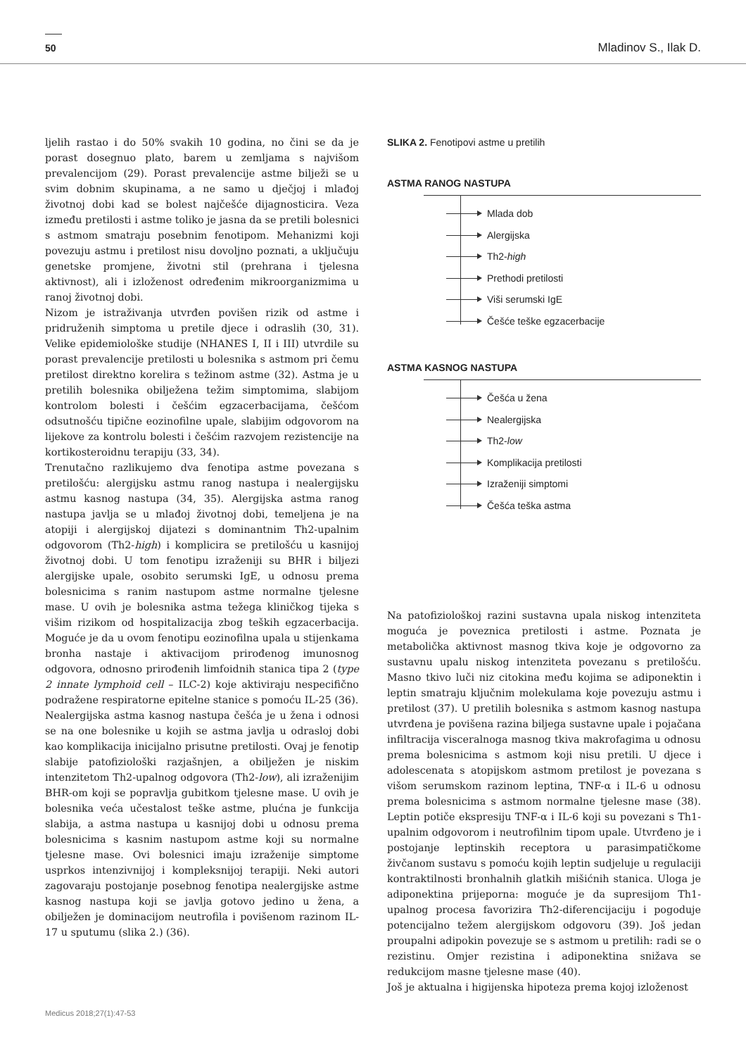50 Mladinov S., Ilak D.
ljelih rastao i do 50% svakih 10 godina, no čini se da je porast dosegnuo plato, barem u zemljama s najvišom prevalencijom (29). Porast prevalencije astme bilježi se u svim dobnim skupinama, a ne samo u dječjoj i mlađoj životnoj dobi kad se bolest najčešće dijagnosticira. Veza između pretilosti i astme toliko je jasna da se pretili bolesnici s astmom smatraju posebnim fenotipom. Mehanizmi koji povezuju astmu i pretilost nisu dovoljno poznati, a uključuju genetske promjene, životni stil (prehrana i tjelesna aktivnost), ali i izloženost određenim mikroorganizmima u ranoj životnoj dobi.
Nizom je istraživanja utvrđen povišen rizik od astme i pridruženih simptoma u pretile djece i odraslih (30, 31). Velike epidemiološke studije (NHANES I, II i III) utvrdile su porast prevalencije pretilosti u bolesnika s astmom pri čemu pretilost direktno korelira s težinom astme (32). Astma je u pretilih bolesnika obilježena težim simptomima, slabijom kontrolom bolesti i češćim egzacerbacijama, češćom odsutnošću tipične eozinofilne upale, slabijim odgovorom na lijekove za kontrolu bolesti i češćim razvojem rezistencije na kortikosteroidnu terapiju (33, 34).
Trenutačno razlikujemo dva fenotipa astme povezana s pretilošću: alergijsku astmu ranog nastupa i nealergijsku astmu kasnog nastupa (34, 35). Alergijska astma ranog nastupa javlja se u mlađoj životnoj dobi, temeljena je na atopiji i alergijskoj dijatezi s dominantnim Th2-upalnim odgovorom (Th2-high) i komplicira se pretilošću u kasnijoj životnoj dobi. U tom fenotipu izraženiji su BHR i biljezi alergijske upale, osobito serumski IgE, u odnosu prema bolesnicima s ranim nastupom astme normalne tjelesne mase. U ovih je bolesnika astma težega kliničkog tijeka s višim rizikom od hospitalizacija zbog teških egzacerbacija. Moguće je da u ovom fenotipu eozinofilna upala u stijenkama bronha nastaje i aktivacijom prirođenog imunosnog odgovora, odnosno prirođenih limfoidnih stanica tipa 2 (type 2 innate lymphoid cell – ILC-2) koje aktiviraju nespecifično podražene respiratorne epitelne stanice s pomoću IL-25 (36).
Nealergijska astma kasnog nastupa češća je u žena i odnosi se na one bolesnike u kojih se astma javlja u odrasloj dobi kao komplikacija inicijalno prisutne pretilosti. Ovaj je fenotip slabije patofiziološki razjašnjen, a obilježen je niskim intenzitetom Th2-upalnog odgovora (Th2-low), ali izraženijim BHR-om koji se popravlja gubitkom tjelesne mase. U ovih je bolesnika veća učestalost teške astme, plućna je funkcija slabija, a astma nastupa u kasnijoj dobi u odnosu prema bolesnicima s kasnim nastupom astme koji su normalne tjelesne mase. Ovi bolesnici imaju izraženije simptome usprkos intenzivnijoj i kompleksnijoj terapiji. Neki autori zagovaraju postojanje posebnog fenotipa nealergijske astme kasnog nastupa koji se javlja gotovo jedino u žena, a obilježen je dominacijom neutrofila i povišenom razinom IL-17 u sputumu (slika 2.) (36).
SLIKA 2. Fenotipovi astme u pretilih
ASTMA RANOG NASTUPA
Mlada dob
Alergijska
Th2-high
Prethodi pretilosti
Viši serumski IgE
Češće teške egzacerbacije
ASTMA KASNOG NASTUPA
Češća u žena
Nealergijska
Th2-low
Komplikacija pretilosti
Izraženiji simptomi
Češća teška astma
Na patofiziološkoj razini sustavna upala niskog intenziteta moguća je poveznica pretilosti i astme. Poznata je metabolička aktivnost masnog tkiva koje je odgovorno za sustavnu upalu niskog intenziteta povezanu s pretilošću. Masno tkivo luči niz citokina među kojima se adiponektin i leptin smatraju ključnim molekulama koje povezuju astmu i pretilost (37). U pretilih bolesnika s astmom kasnog nastupa utvrđena je povišena razina biljega sustavne upale i pojačana infiltracija visceralnoga masnog tkiva makrofagima u odnosu prema bolesnicima s astmom koji nisu pretili. U djece i adolescenata s atopijskom astmom pretilost je povezana s višom serumskom razinom leptina, TNF-α i IL-6 u odnosu prema bolesnicima s astmom normalne tjelesne mase (38). Leptin potiče ekspresiju TNF-α i IL-6 koji su povezani s Th1-upalnim odgovorom i neutrofilnim tipom upale. Utvrđeno je i postojanje leptinskih receptora u parasimpatičkome živčanom sustavu s pomoću kojih leptin sudjeluje u regulaciji kontraktilnosti bronhalnih glatkih mišićnih stanica. Uloga je adiponektina prijeporna: moguće je da supresijom Th1-upalnog procesa favorizira Th2-diferencijaciju i pogoduje potencijalno težem alergijskom odgovoru (39). Još jedan proupalni adipokin povezuje se s astmom u pretilih: radi se o rezistinu. Omjer rezistina i adiponektina snižava se redukcijom masne tjelesne mase (40).
Još je aktualna i higijenska hipoteza prema kojoj izloženost
Medicus 2018;27(1):47-53